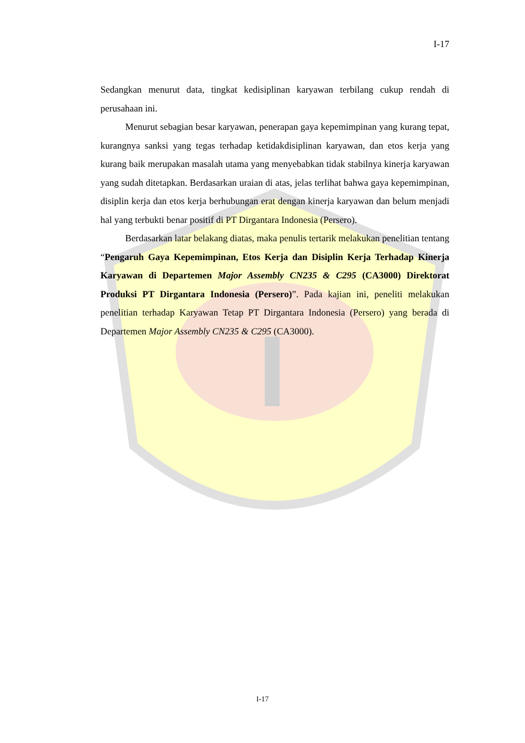I-17
Sedangkan menurut data, tingkat kedisiplinan karyawan terbilang cukup rendah di perusahaan ini.
Menurut sebagian besar karyawan, penerapan gaya kepemimpinan yang kurang tepat, kurangnya sanksi yang tegas terhadap ketidakdisiplinan karyawan, dan etos kerja yang kurang baik merupakan masalah utama yang menyebabkan tidak stabilnya kinerja karyawan yang sudah ditetapkan. Berdasarkan uraian di atas, jelas terlihat bahwa gaya kepemimpinan, disiplin kerja dan etos kerja berhubungan erat dengan kinerja karyawan dan belum menjadi hal yang terbukti benar positif di PT Dirgantara Indonesia (Persero).
Berdasarkan latar belakang diatas, maka penulis tertarik melakukan penelitian tentang “Pengaruh Gaya Kepemimpinan, Etos Kerja dan Disiplin Kerja Terhadap Kinerja Karyawan di Departemen Major Assembly CN235 & C295 (CA3000) Direktorat Produksi PT Dirgantara Indonesia (Persero)”. Pada kajian ini, peneliti melakukan penelitian terhadap Karyawan Tetap PT Dirgantara Indonesia (Persero) yang berada di Departemen Major Assembly CN235 & C295 (CA3000).
I-17